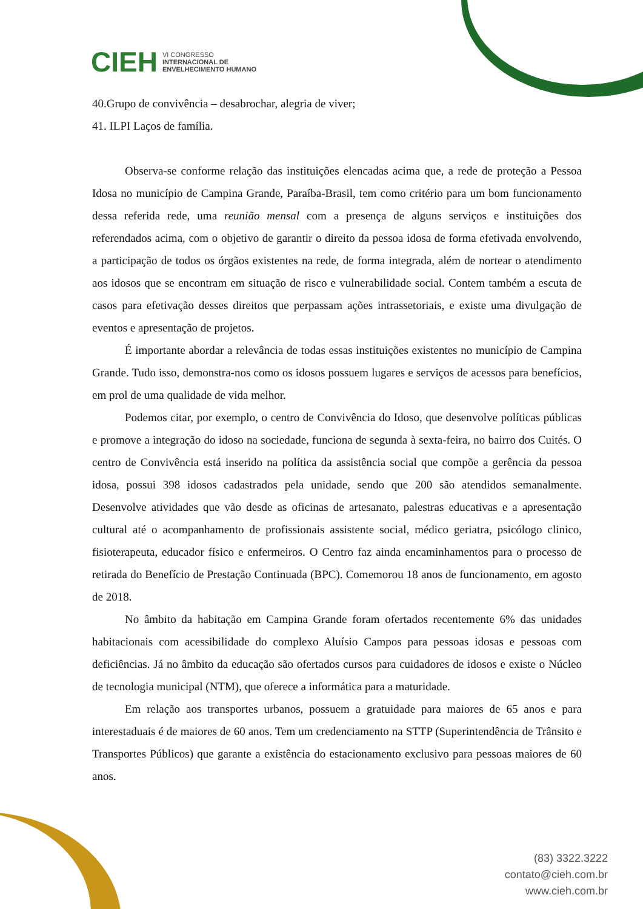CIEH VI CONGRESSO
INTERNACIONAL DE
ENVELHECIMENTO HUMANO
40.Grupo de convivência – desabrochar, alegria de viver;
41. ILPI Laços de família.
Observa-se conforme relação das instituições elencadas acima que, a rede de proteção a Pessoa Idosa no município de Campina Grande, Paraíba-Brasil, tem como critério para um bom funcionamento dessa referida rede, uma reunião mensal com a presença de alguns serviços e instituições dos referendados acima, com o objetivo de garantir o direito da pessoa idosa de forma efetivada envolvendo, a participação de todos os órgãos existentes na rede, de forma integrada, além de nortear o atendimento aos idosos que se encontram em situação de risco e vulnerabilidade social. Contem também a escuta de casos para efetivação desses direitos que perpassam ações intrassetoriais, e existe uma divulgação de eventos e apresentação de projetos.
É importante abordar a relevância de todas essas instituições existentes no município de Campina Grande. Tudo isso, demonstra-nos como os idosos possuem lugares e serviços de acessos para benefícios, em prol de uma qualidade de vida melhor.
Podemos citar, por exemplo, o centro de Convivência do Idoso, que desenvolve políticas públicas e promove a integração do idoso na sociedade, funciona de segunda à sexta-feira, no bairro dos Cuités. O centro de Convivência está inserido na política da assistência social que compõe a gerência da pessoa idosa, possui 398 idosos cadastrados pela unidade, sendo que 200 são atendidos semanalmente. Desenvolve atividades que vão desde as oficinas de artesanato, palestras educativas e a apresentação cultural até o acompanhamento de profissionais assistente social, médico geriatra, psicólogo clinico, fisioterapeuta, educador físico e enfermeiros. O Centro faz ainda encaminhamentos para o processo de retirada do Benefício de Prestação Continuada (BPC). Comemorou 18 anos de funcionamento, em agosto de 2018.
No âmbito da habitação em Campina Grande foram ofertados recentemente 6% das unidades habitacionais com acessibilidade do complexo Aluísio Campos para pessoas idosas e pessoas com deficiências. Já no âmbito da educação são ofertados cursos para cuidadores de idosos e existe o Núcleo de tecnologia municipal (NTM), que oferece a informática para a maturidade.
Em relação aos transportes urbanos, possuem a gratuidade para maiores de 65 anos e para interestaduais é de maiores de 60 anos. Tem um credenciamento na STTP (Superintendência de Trânsito e Transportes Públicos) que garante a existência do estacionamento exclusivo para pessoas maiores de 60 anos.
(83) 3322.3222
contato@cieh.com.br
www.cieh.com.br